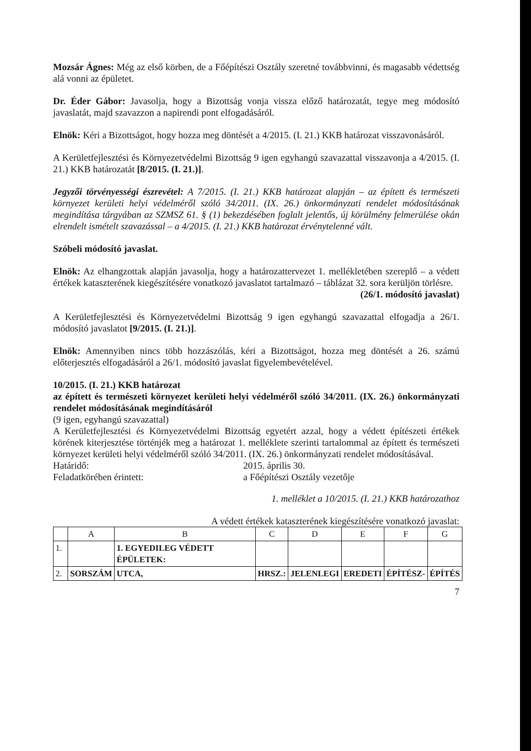Mozsár Ágnes: Még az első körben, de a Főépítészi Osztály szeretné továbbvinni, és magasabb védettség alá vonni az épületet.
Dr. Éder Gábor: Javasolja, hogy a Bizottság vonja vissza előző határozatát, tegye meg módosító javaslatát, majd szavazzon a napirendi pont elfogadásáról.
Elnök: Kéri a Bizottságot, hogy hozza meg döntését a 4/2015. (I. 21.) KKB határozat visszavonásáról.
A Kerületfejlesztési és Környezetvédelmi Bizottság 9 igen egyhangú szavazattal visszavonja a 4/2015. (I. 21.) KKB határozatát [8/2015. (I. 21.)].
Jegyzői törvényességi észrevétel: A 7/2015. (I. 21.) KKB határozat alapján – az épített és természeti környezet kerületi helyi védelméről szóló 34/2011. (IX. 26.) önkormányzati rendelet módosításának megindítása tárgyában az SZMSZ 61. § (1) bekezdésében foglalt jelentős, új körülmény felmerülése okán elrendelt ismételt szavazással – a 4/2015. (I. 21.) KKB határozat érvénytelenné vált.
Szóbeli módosító javaslat.
Elnök: Az elhangzottak alapján javasolja, hogy a határozattervezet 1. mellékletében szereplő – a védett értékek kataszterének kiegészítésére vonatkozó javaslatot tartalmazó – táblázat 32. sora kerüljön törlésre.
(26/1. módosító javaslat)
A Kerületfejlesztési és Környezetvédelmi Bizottság 9 igen egyhangú szavazattal elfogadja a 26/1. módosító javaslatot [9/2015. (I. 21.)].
Elnök: Amennyiben nincs több hozzászólás, kéri a Bizottságot, hozza meg döntését a 26. számú előterjesztés elfogadásáról a 26/1. módosító javaslat figyelembevételével.
10/2015. (I. 21.) KKB határozat
az épített és természeti környezet kerületi helyi védelméről szóló 34/2011. (IX. 26.) önkormányzati rendelet módosításának megindításáról
(9 igen, egyhangú szavazattal)
A Kerületfejlesztési és Környezetvédelmi Bizottság egyetért azzal, hogy a védett építészeti értékek körének kiterjesztése történjék meg a határozat 1. melléklete szerinti tartalommal az épített és természeti környezet kerületi helyi védelméről szóló 34/2011. (IX. 26.) önkormányzati rendelet módosításával.
Határidő: 2015. április 30.
Feladatkörében érintett: a Főépítészi Osztály vezetője
1. melléklet a 10/2015. (I. 21.) KKB határozathoz
A védett értékek kataszterének kiegészítésére vonatkozó javaslat:
| | A | B | C | D | E | F | G |
| 1. | | 1. EGYEDILEG VÉDETT ÉPÜLETEK: | | | | | |
| 2. | SORSZÁM | UTCA, | HRSZ.: | JELENLEGI | EREDETI | ÉPÍTÉSZ- | ÉPÍTÉS |
7